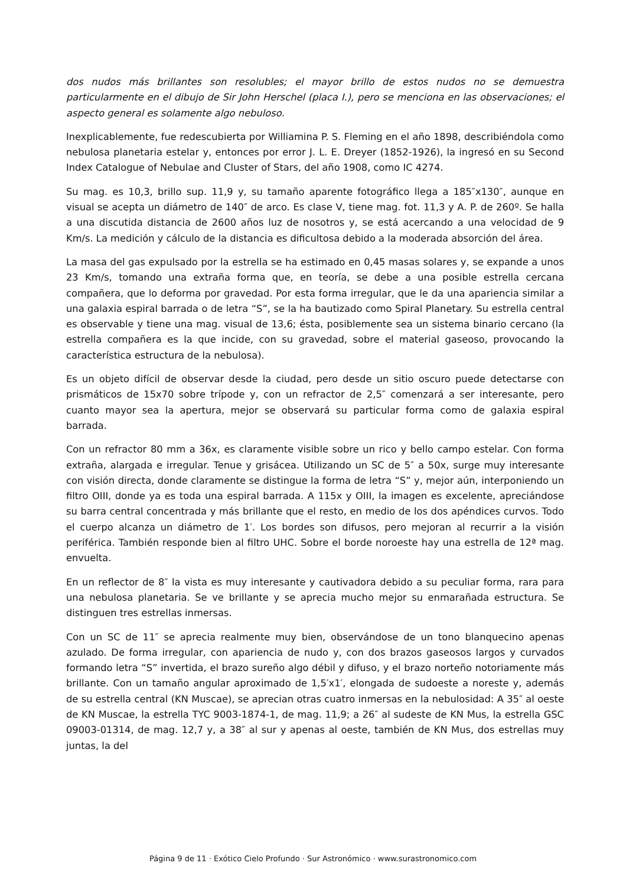dos nudos más brillantes son resolubles; el mayor brillo de estos nudos no se demuestra particularmente en el dibujo de Sir John Herschel (placa I.), pero se menciona en las observaciones; el aspecto general es solamente algo nebuloso.
Inexplicablemente, fue redescubierta por Williamina P. S. Fleming en el año 1898, describiéndola como nebulosa planetaria estelar y, entonces por error J. L. E. Dreyer (1852-1926), la ingresó en su Second Index Catalogue of Nebulae and Cluster of Stars, del año 1908, como IC 4274.
Su mag. es 10,3, brillo sup. 11,9 y, su tamaño aparente fotográfico llega a 185″x130″, aunque en visual se acepta un diámetro de 140″ de arco. Es clase V, tiene mag. fot. 11,3 y A. P. de 260º. Se halla a una discutida distancia de 2600 años luz de nosotros y, se está acercando a una velocidad de 9 Km/s. La medición y cálculo de la distancia es dificultosa debido a la moderada absorción del área.
La masa del gas expulsado por la estrella se ha estimado en 0,45 masas solares y, se expande a unos 23 Km/s, tomando una extraña forma que, en teoría, se debe a una posible estrella cercana compañera, que lo deforma por gravedad. Por esta forma irregular, que le da una apariencia similar a una galaxia espiral barrada o de letra “S”, se la ha bautizado como Spiral Planetary. Su estrella central es observable y tiene una mag. visual de 13,6; ésta, posiblemente sea un sistema binario cercano (la estrella compañera es la que incide, con su gravedad, sobre el material gaseoso, provocando la característica estructura de la nebulosa).
Es un objeto difícil de observar desde la ciudad, pero desde un sitio oscuro puede detectarse con prismáticos de 15x70 sobre trípode y, con un refractor de 2,5″ comenzará a ser interesante, pero cuanto mayor sea la apertura, mejor se observará su particular forma como de galaxia espiral barrada.
Con un refractor 80 mm a 36x, es claramente visible sobre un rico y bello campo estelar. Con forma extraña, alargada e irregular. Tenue y grisácea. Utilizando un SC de 5″ a 50x, surge muy interesante con visión directa, donde claramente se distingue la forma de letra “S” y, mejor aún, interponiendo un filtro OIII, donde ya es toda una espiral barrada. A 115x y OIII, la imagen es excelente, apreciándose su barra central concentrada y más brillante que el resto, en medio de los dos apéndices curvos. Todo el cuerpo alcanza un diámetro de 1′. Los bordes son difusos, pero mejoran al recurrir a la visión periférica. También responde bien al filtro UHC. Sobre el borde noroeste hay una estrella de 12ª mag. envuelta.
En un reflector de 8″ la vista es muy interesante y cautivadora debido a su peculiar forma, rara para una nebulosa planetaria. Se ve brillante y se aprecia mucho mejor su enmarañada estructura. Se distinguen tres estrellas inmersas.
Con un SC de 11″ se aprecia realmente muy bien, observándose de un tono blanquecino apenas azulado. De forma irregular, con apariencia de nudo y, con dos brazos gaseosos largos y curvados formando letra “S” invertida, el brazo sureño algo débil y difuso, y el brazo norteño notoriamente más brillante. Con un tamaño angular aproximado de 1,5′x1′, elongada de sudoeste a noreste y, además de su estrella central (KN Muscae), se aprecian otras cuatro inmersas en la nebulosidad: A 35″ al oeste de KN Muscae, la estrella TYC 9003-1874-1, de mag. 11,9; a 26″ al sudeste de KN Mus, la estrella GSC 09003-01314, de mag. 12,7 y, a 38″ al sur y apenas al oeste, también de KN Mus, dos estrellas muy juntas, la del
Página 9 de 11 · Exótico Cielo Profundo · Sur Astronómico · www.surastronomico.com